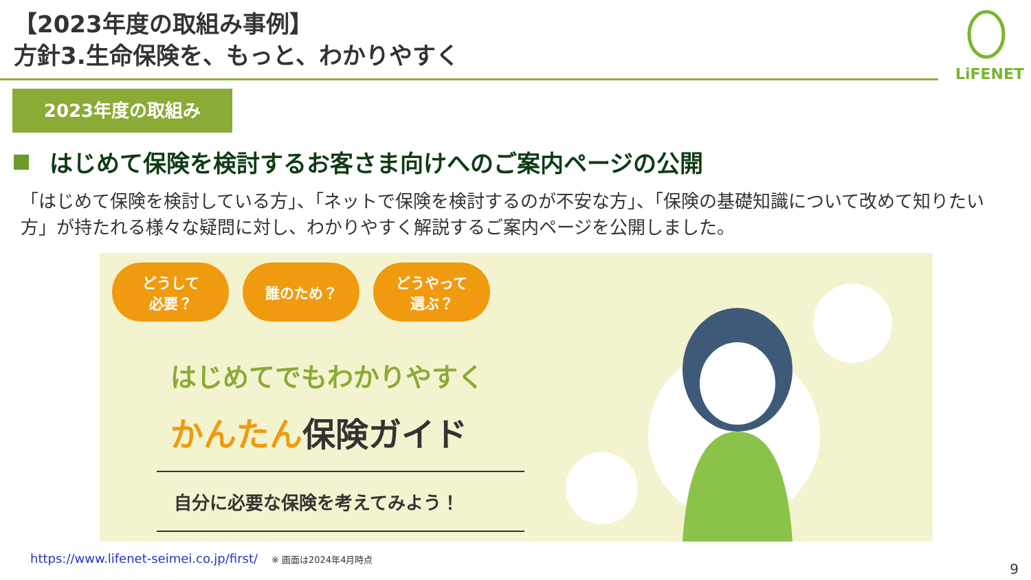LiFENET
【2023年度の取組み事例】
方針3.生命保険を、もっと、わかりやすく
2023年度の取組み
はじめて保険を検討するお客さま向けへのご案内ページの公開
「はじめて保険を検討している方」、「ネットで保険を検討するのが不安な方」、「保険の基礎知識について改めて知りたい方」が持たれる様々な疑問に対し、わかりやすく解説するご案内ページを公開しました。
どうして
必要？
誰のため？
どうやって
選ぶ？
はじめてでもわかりやすく
かんたん保険ガイド
自分に必要な保険を考えてみよう！
https://www.lifenet-seimei.co.jp/first/ ※ 画面は2024年4月時点
9